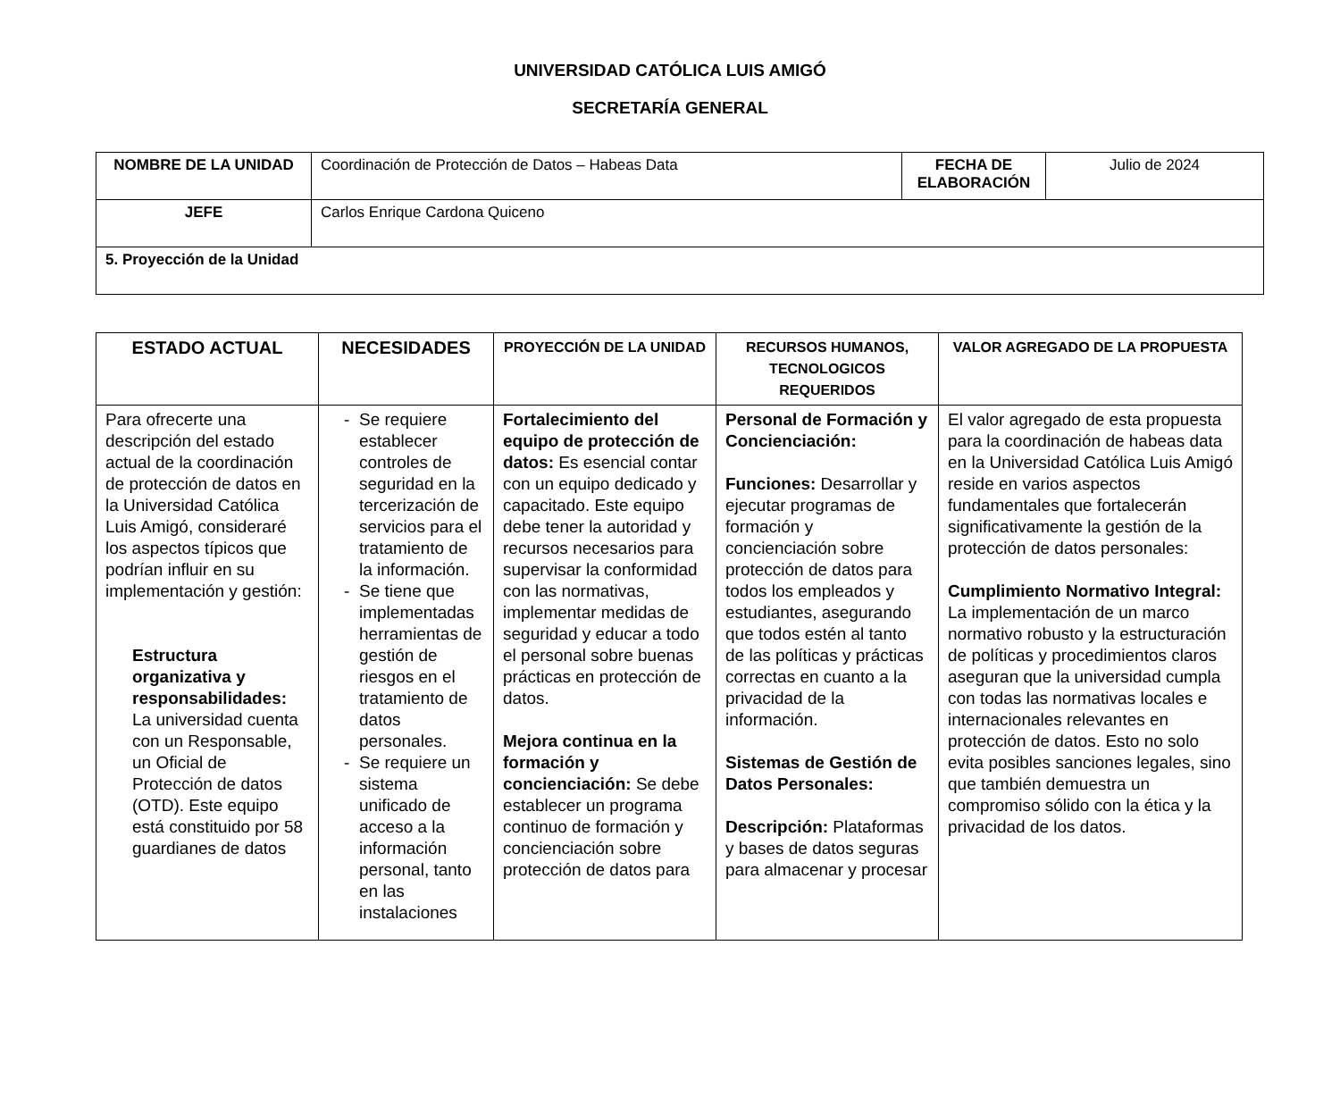UNIVERSIDAD CATÓLICA LUIS AMIGÓ
SECRETARÍA GENERAL
| NOMBRE DE LA UNIDAD | Coordinación de Protección de Datos – Habeas Data | FECHA DE ELABORACIÓN | Julio de 2024 |
| JEFE | Carlos Enrique Cardona Quiceno | | |
| 5. Proyección de la Unidad | | | |
| ESTADO ACTUAL | NECESIDADES | PROYECCIÓN DE LA UNIDAD | RECURSOS HUMANOS, TECNOLOGICOS REQUERIDOS | VALOR AGREGADO DE LA PROPUESTA |
| --- | --- | --- | --- | --- |
| Para ofrecerte una descripción del estado actual de la coordinación de protección de datos en la Universidad Católica Luis Amigó, consideraré los aspectos típicos que podrían influir en su implementación y gestión: Estructura organizativa y responsabilidades: La universidad cuenta con un Responsable, un Oficial de Protección de datos (OTD). Este equipo está constituido por 58 guardianes de datos | Se requiere establecer controles de seguridad en la tercerización de servicios para el tratamiento de la información. Se tiene que implementadas herramientas de gestión de riesgos en el tratamiento de datos personales. Se requiere un sistema unificado de acceso a la información personal, tanto en las instalaciones | Fortalecimiento del equipo de protección de datos: Es esencial contar con un equipo dedicado y capacitado. Este equipo debe tener la autoridad y recursos necesarios para supervisar la conformidad con las normativas, implementar medidas de seguridad y educar a todo el personal sobre buenas prácticas en protección de datos. Mejora continua en la formación y concienciación: Se debe establecer un programa continuo de formación y concienciación sobre protección de datos para | Personal de Formación y Concienciación: Funciones: Desarrollar y ejecutar programas de formación y concienciación sobre protección de datos para todos los empleados y estudiantes, asegurando que todos estén al tanto de las políticas y prácticas correctas en cuanto a la privacidad de la información. Sistemas de Gestión de Datos Personales: Descripción: Plataformas y bases de datos seguras para almacenar y procesar | El valor agregado de esta propuesta para la coordinación de habeas data en la Universidad Católica Luis Amigó reside en varios aspectos fundamentales que fortalecerán significativamente la gestión de la protección de datos personales: Cumplimiento Normativo Integral: La implementación de un marco normativo robusto y la estructuración de políticas y procedimientos claros aseguran que la universidad cumpla con todas las normativas locales e internacionales relevantes en protección de datos. Esto no solo evita posibles sanciones legales, sino que también demuestra un compromiso sólido con la ética y la privacidad de los datos. |